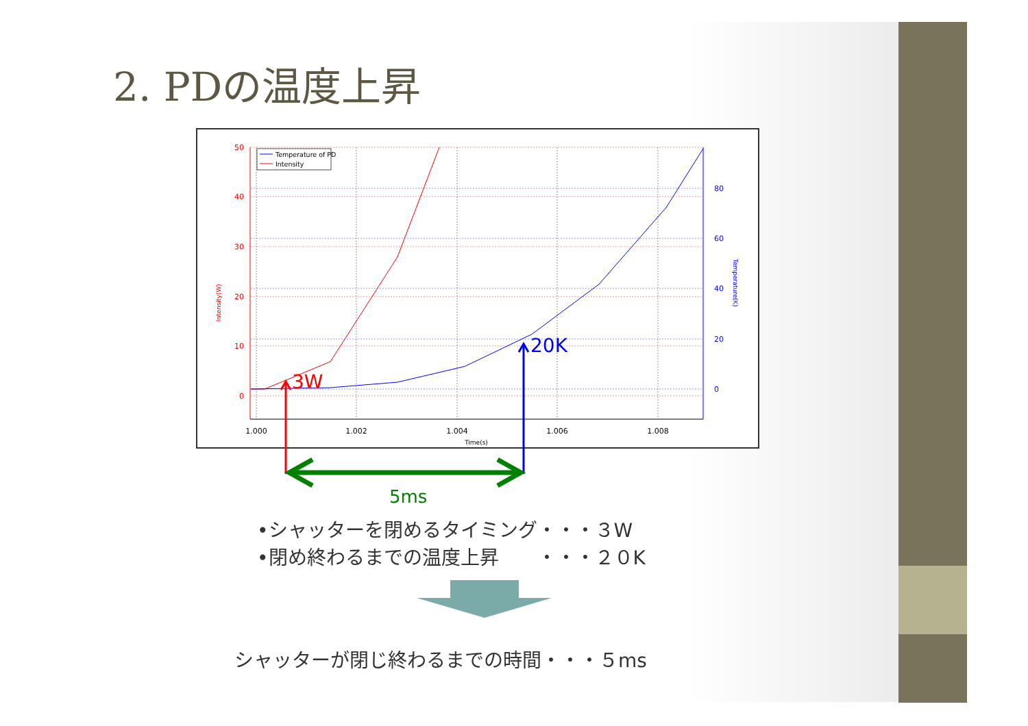2. PDの温度上昇
Temperature of PD
Intensity
50
40
30
20
10
0
80
60
40
20
0
1.000
1.002
1.004
1.006
1.008
Time(s)
Intensity(W)
Temperature(K)
3W
20K
5ms
•シャッターを閉めるタイミング・・・３W
•閉め終わるまでの温度上昇　　・・・２０K
シャッターが閉じ終わるまでの時間・・・５ms